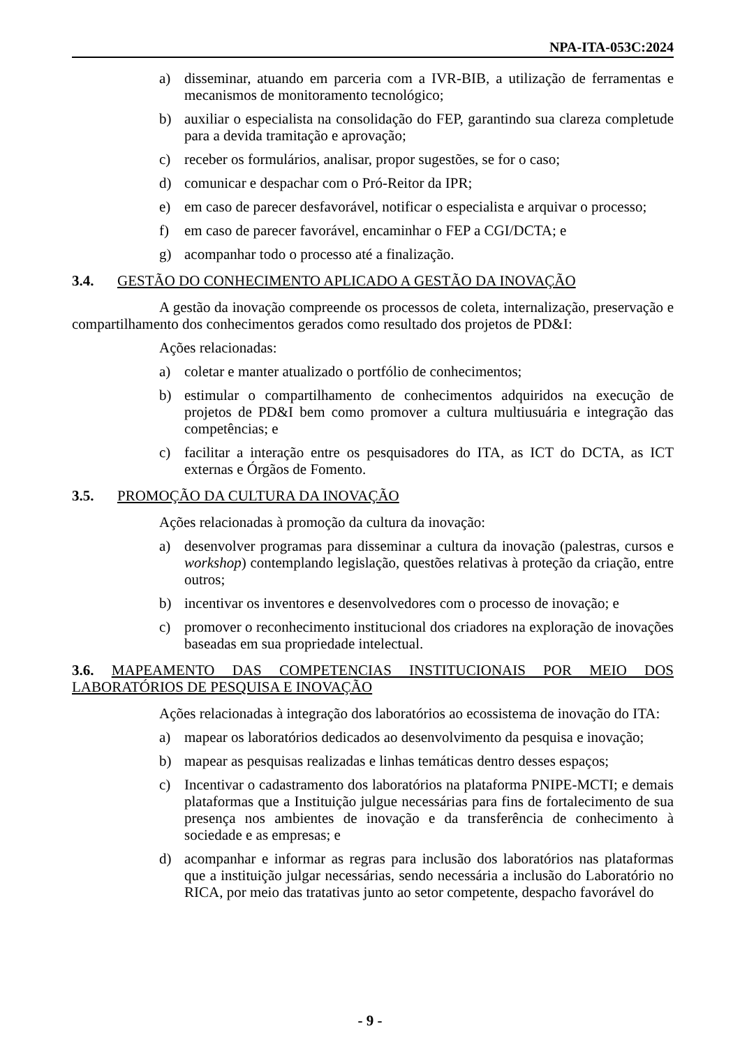NPA-ITA-053C:2024
a) disseminar, atuando em parceria com a IVR-BIB, a utilização de ferramentas e mecanismos de monitoramento tecnológico;
b) auxiliar o especialista na consolidação do FEP, garantindo sua clareza completude para a devida tramitação e aprovação;
c) receber os formulários, analisar, propor sugestões, se for o caso;
d) comunicar e despachar com o Pró-Reitor da IPR;
e) em caso de parecer desfavorável, notificar o especialista e arquivar o processo;
f) em caso de parecer favorável, encaminhar o FEP a CGI/DCTA; e
g) acompanhar todo o processo até a finalização.
3.4. GESTÃO DO CONHECIMENTO APLICADO A GESTÃO DA INOVAÇÃO
A gestão da inovação compreende os processos de coleta, internalização, preservação e compartilhamento dos conhecimentos gerados como resultado dos projetos de PD&I:
Ações relacionadas:
a) coletar e manter atualizado o portfólio de conhecimentos;
b) estimular o compartilhamento de conhecimentos adquiridos na execução de projetos de PD&I bem como promover a cultura multiusuária e integração das competências; e
c) facilitar a interação entre os pesquisadores do ITA, as ICT do DCTA, as ICT externas e Órgãos de Fomento.
3.5. PROMOÇÃO DA CULTURA DA INOVAÇÃO
Ações relacionadas à promoção da cultura da inovação:
a) desenvolver programas para disseminar a cultura da inovação (palestras, cursos e workshop) contemplando legislação, questões relativas à proteção da criação, entre outros;
b) incentivar os inventores e desenvolvedores com o processo de inovação; e
c) promover o reconhecimento institucional dos criadores na exploração de inovações baseadas em sua propriedade intelectual.
3.6. MAPEAMENTO DAS COMPETENCIAS INSTITUCIONAIS POR MEIO DOS LABORATÓRIOS DE PESQUISA E INOVAÇÃO
Ações relacionadas à integração dos laboratórios ao ecossistema de inovação do ITA:
a) mapear os laboratórios dedicados ao desenvolvimento da pesquisa e inovação;
b) mapear as pesquisas realizadas e linhas temáticas dentro desses espaços;
c) Incentivar o cadastramento dos laboratórios na plataforma PNIPE-MCTI; e demais plataformas que a Instituição julgue necessárias para fins de fortalecimento de sua presença nos ambientes de inovação e da transferência de conhecimento à sociedade e as empresas; e
d) acompanhar e informar as regras para inclusão dos laboratórios nas plataformas que a instituição julgar necessárias, sendo necessária a inclusão do Laboratório no RICA, por meio das tratativas junto ao setor competente, despacho favorável do
- 9 -